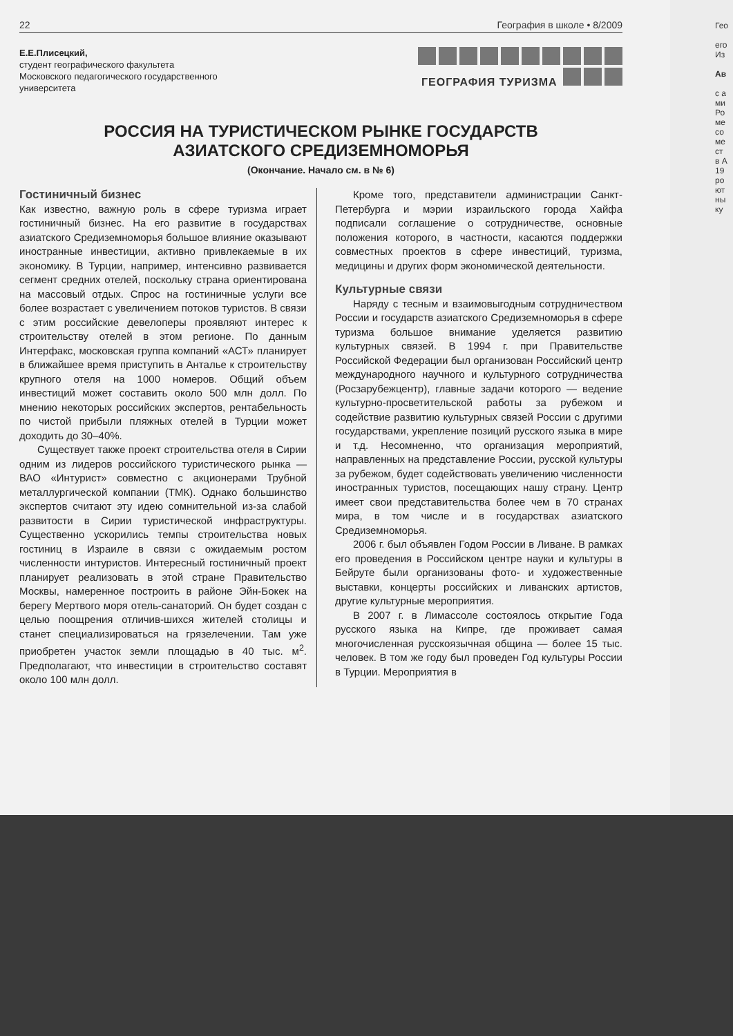22 География в школе • 8/2009
Е.Е.Плисецкий,
студент географического факультета
Московского педагогического государственного
университета
ГЕОГРАФИЯ ТУРИЗМА
РОССИЯ НА ТУРИСТИЧЕСКОМ РЫНКЕ ГОСУДАРСТВ
АЗИАТСКОГО СРЕДИЗЕМНОМОРЬЯ
(Окончание. Начало см. в № 6)
Гостиничный бизнес
Как известно, важную роль в сфере туризма играет гостиничный бизнес. На его развитие в государствах азиатского Средиземноморья большое влияние оказывают иностранные инвестиции, активно привлекаемые в их экономику. В Турции, например, интенсивно развивается сегмент средних отелей, поскольку страна ориентирована на массовый отдых. Спрос на гостиничные услуги все более возрастает с увеличением потоков туристов. В связи с этим российские девелоперы проявляют интерес к строительству отелей в этом регионе. По данным Интерфакс, московская группа компаний «АСТ» планирует в ближайшее время приступить в Анталье к строительству крупного отеля на 1000 номеров. Общий объем инвестиций может составить около 500 млн долл. По мнению некоторых российских экспертов, рентабельность по чистой прибыли пляжных отелей в Турции может доходить до 30–40%.
Существует также проект строительства отеля в Сирии одним из лидеров российского туристического рынка — ВАО «Интурист» совместно с акционерами Трубной металлургической компании (ТМК). Однако большинство экспертов считают эту идею сомнительной из-за слабой развитости в Сирии туристической инфраструктуры. Существенно ускорились темпы строительства новых гостиниц в Израиле в связи с ожидаемым ростом численности интуристов. Интересный гостиничный проект планирует реализовать в этой стране Правительство Москвы, намеренное построить в районе Эйн-Бокек на берегу Мертвого моря отель-санаторий. Он будет создан с целью поощрения отличив-шихся жителей столицы и станет специализироваться на грязелечении. Там уже приобретен участок земли площадью в 40 тыс. м<sup>2</sup>. Предполагают, что инвестиции в строительство составят около 100 млн долл.
Кроме того, представители администрации Санкт-Петербурга и мэрии израильского города Хайфа подписали соглашение о сотрудничестве, основные положения которого, в частности, касаются поддержки совместных проектов в сфере инвестиций, туризма, медицины и других форм экономической деятельности.
Культурные связи
Наряду с тесным и взаимовыгодным сотрудничеством России и государств азиатского Средиземноморья в сфере туризма большое внимание уделяется развитию культурных связей. В 1994 г. при Правительстве Российской Федерации был организован Российский центр международного научного и культурного сотрудничества (Росзарубежцентр), главные задачи которого — ведение культурно-просветительской работы за рубежом и содействие развитию культурных связей России с другими государствами, укрепление позиций русского языка в мире и т.д. Несомненно, что организация мероприятий, направленных на представление России, русской культуры за рубежом, будет содействовать увеличению численности иностранных туристов, посещающих нашу страну. Центр имеет свои представительства более чем в 70 странах мира, в том числе и в государствах азиатского Средиземноморья.
2006 г. был объявлен Годом России в Ливане. В рамках его проведения в Российском центре науки и культуры в Бейруте были организованы фото- и художественные выставки, концерты российских и ливанских артистов, другие культурные мероприятия.
В 2007 г. в Лимассоле состоялось открытие Года русского языка на Кипре, где проживает самая многочисленная русскоязычная община — более 15 тыс. человек. В том же году был проведен Год культуры России в Турции. Мероприятия в
Гео
его
Из
Ав
с а
ми
Ро
ме
со
ме
ст
в А
19
ро
ют
ны
ку